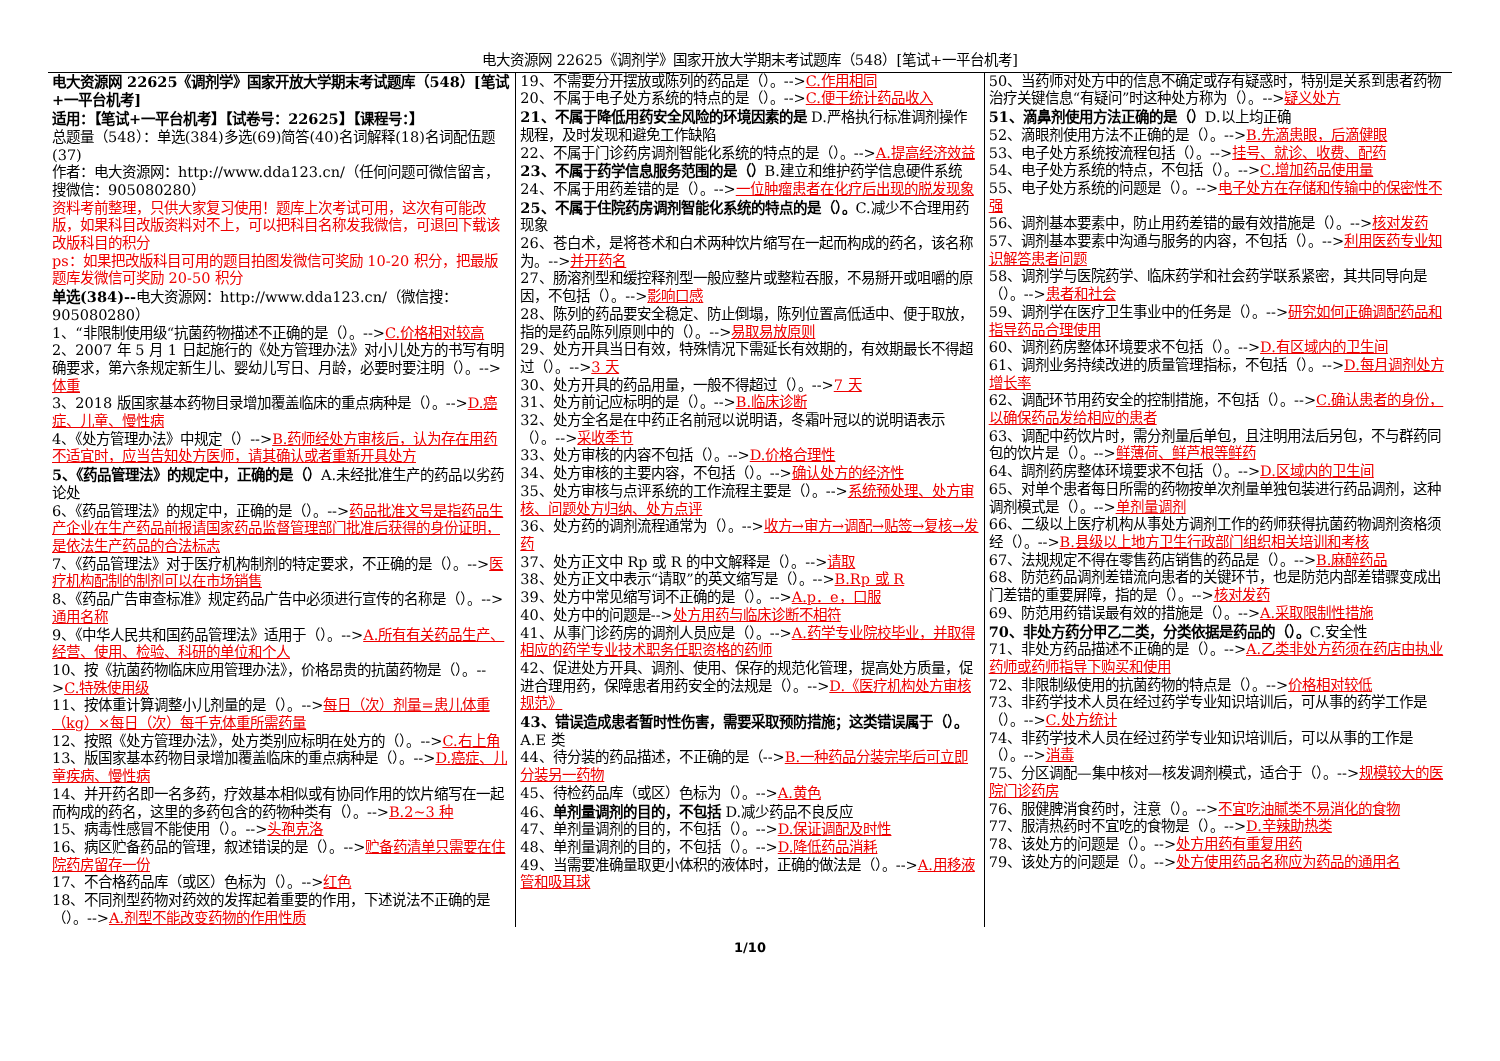电大资源网 22625《调剂学》国家开放大学期末考试题库（548）[笔试+一平台机考]
电大资源网 22625《调剂学》国家开放大学期末考试题库（548）[笔试+一平台机考]
适用：【笔试+一平台机考】【试卷号：22625】【课程号：】
总题量（548）：单选(384)多选(69)简答(40)名词解释(18)名词配伍题(37)
作者：电大资源网：http://www.dda123.cn/（任何问题可微信留言，搜微信：905080280）
资料考前整理，只供大家复习使用！题库上次考试可用，这次有可能改版，如果科目改版资料对不上，可以把科目名称发我微信，可退回下载该改版科目的积分
ps：如果把改版科目可用的题目拍图发微信可奖励 10-20 积分，把最版题库发微信可奖励 20-50 积分
单选(384)--电大资源网：http://www.dda123.cn/（微信搜：905080280）
1、“非限制使用级“抗菌药物描述不正确的是（）。-->C.价格相对较高
2、2007 年 5 月 1 日起施行的《处方管理办法》对小儿处方的书写有明确要求，第六条规定新生儿、婴幼儿写日、月龄，必要时要注明（）。-->体重
3、2018 版国家基本药物目录增加覆盖临床的重点病种是（）。-->D.癌症、儿童、慢性病
4、《处方管理办法》中规定（）-->B.药师经处方审核后，认为存在用药不适宜时，应当告知处方医师，请其确认或者重新开具处方
5、《药品管理法》的规定中，正确的是（）A.未经批准生产的药品以劣药论处
6、《药品管理法》的规定中，正确的是（）。-->药品批准文号是指药品生产企业在生产药品前报请国家药品监督管理部门批准后获得的身份证明，是依法生产药品的合法标志
7、《药品管理法》对于医疗机构制剂的特定要求，不正确的是（）。-->医疗机构配制的制剂可以在市场销售
8、《药品广告审查标准》规定药品广告中必须进行宣传的名称是（）。-->通用名称
9、《中华人民共和国药品管理法》适用于（）。-->A.所有有关药品生产、经营、使用、检验、科研的单位和个人
10、按《抗菌药物临床应用管理办法》，价格昂贵的抗菌药物是（）。-->C.特殊使用级
11、按体重计算调整小儿剂量的是（）。-->每日（次）剂量=患儿体重（kg）×每日（次）每千克体重所需药量
12、按照《处方管理办法》，处方类别应标明在处方的（）。-->C.右上角
13、版国家基本药物目录增加覆盖临床的重点病种是（）。-->D.癌症、儿童疾病、慢性病
14、并开药名即一名多药，疗效基本相似或有协同作用的饮片缩写在一起而构成的药名，这里的多药包含的药物种类有（）。-->B.2~3 种
15、病毒性感冒不能使用（）。-->头孢克洛
16、病区贮备药品的管理，叙述错误的是（）。-->贮备药清单只需要在住院药房留存一份
17、不合格药品库（或区）色标为（）。-->红色
18、不同剂型药物对药效的发挥起着重要的作用，下述说法不正确的是（）。-->A.剂型不能改变药物的作用性质
19、不需要分开摆放或陈列的药品是（）。-->C.作用相同
20、不属于电子处方系统的特点的是（）。-->C.便于统计药品收入
21、不属于降低用药安全风险的环境因素的是 D.严格执行标准调剂操作规程，及时发现和避免工作缺陷
22、不属于门诊药房调剂智能化系统的特点的是（）。-->A.提高经济效益
23、不属于药学信息服务范围的是（）B.建立和维护药学信息硬件系统
24、不属于用药差错的是（）。-->一位肿瘤患者在化疗后出现的脱发现象
25、不属于住院药房调剂智能化系统的特点的是（）。C.减少不合理用药现象
26、苍白术，是将苍术和白术两种饮片缩写在一起而构成的药名，该名称为。-->并开药名
27、肠溶剂型和缓控释剂型一般应整片或整粒吞服，不易掰开或咀嚼的原因，不包括（）。-->影响口感
28、陈列的药品要安全稳定、防止倒塌，陈列位置高低适中、便于取放，指的是药品陈列原则中的（）。-->易取易放原则
29、处方开具当日有效，特殊情况下需延长有效期的，有效期最长不得超过（）。-->3 天
30、处方开具的药品用量，一般不得超过（）。-->7 天
31、处方前记应标明的是（）。-->B.临床诊断
32、处方全名是在中药正名前冠以说明语，冬霜叶冠以的说明语表示（）。-->采收季节
33、处方审核的内容不包括（）。-->D.价格合理性
34、处方审核的主要内容，不包括（）。-->确认处方的经济性
35、处方审核与点评系统的工作流程主要是（）。-->系统预处理、处方审核、问题处方归纳、处方点评
36、处方药的调剂流程通常为（）。-->收方→审方→调配→贴签→复核→发药
37、处方正文中 Rp 或 R 的中文解释是（）。-->请取
38、处方正文中表示“请取”的英文缩写是（）。-->B.Rp 或 R
39、处方中常见缩写词不正确的是（）。-->A.p．e，口服
40、处方中的问题是-->处方用药与临床诊断不相符
41、从事门诊药房的调剂人员应是（）。-->A.药学专业院校毕业，并取得相应的药学专业技术职务任职资格的药师
42、促进处方开具、调剂、使用、保存的规范化管理，提高处方质量，促进合理用药，保障患者用药安全的法规是（）。-->D.《医疗机构处方审核规范》
43、错误造成患者暂时性伤害，需要采取预防措施；这类错误属于（）。A.E 类
44、待分装的药品描述，不正确的是（-->B.一种药品分装完毕后可立即分装另一药物
45、待检药品库（或区）色标为（）。-->A.黄色
46、单剂量调剂的目的，不包括 D.减少药品不良反应
47、单剂量调剂的目的，不包括（）。-->D.保证调配及时性
48、单剂量调剂的目的，不包括（）。-->D.降低药品消耗
49、当需要准确量取更小体积的液体时，正确的做法是（）。-->A.用移液管和吸耳球
50、当药师对处方中的信息不确定或存有疑惑时，特别是关系到患者药物治疗关键信息“有疑问”时这种处方称为（）。-->疑义处方
51、滴鼻剂使用方法正确的是（）D.以上均正确
52、滴眼剂使用方法不正确的是（）。-->B.先滴患眼，后滴健眼
53、电子处方系统按流程包括（）。-->挂号、就诊、收费、配药
54、电子处方系统的特点，不包括（）。-->C.增加药品使用量
55、电子处方系统的问题是（）。-->电子处方在存储和传输中的保密性不强
56、调剂基本要素中，防止用药差错的最有效措施是（）。-->核对发药
57、调剂基本要素中沟通与服务的内容，不包括（）。-->利用医药专业知识解答患者问题
58、调剂学与医院药学、临床药学和社会药学联系紧密，其共同导向是（）。-->患者和社会
59、调剂学在医疗卫生事业中的任务是（）。-->研究如何正确调配药品和指导药品合理使用
60、调剂药房整体环境要求不包括（）。-->D.有区域内的卫生间
61、调剂业务持续改进的质量管理指标，不包括（）。-->D.每月调剂处方增长率
62、调配环节用药安全的控制措施，不包括（）。-->C.确认患者的身份，以确保药品发给相应的患者
63、调配中药饮片时，需分剂量后单包，且注明用法后另包，不与群药同包的饮片是（）。-->鲜薄荷、鲜芦根等鲜药
64、調剂药房整体环境要求不包括（）。-->D.区域内的卫生间
65、对单个患者每日所需的药物按单次剂量单独包装进行药品调剂，这种调剂模式是（）。-->单剂量调剂
66、二级以上医疗机构从事处方调剂工作的药师获得抗菌药物调剂资格须经（）。-->B.县级以上地方卫生行政部门组织相关培训和考核
67、法规规定不得在零售药店销售的药品是（）。-->B.麻醉药品
68、防范药品调剂差错流向患者的关键环节，也是防范内部差错骤变成出门差错的重要屏障，指的是（）。-->核对发药
69、防范用药错误最有效的措施是（）。-->A.采取限制性措施
70、非处方药分甲乙二类，分类依据是药品的（）。C.安全性
71、非处方药品描述不正确的是（）。-->A.乙类非处方药须在药店由执业药师或药师指导下购买和使用
72、非限制级使用的抗菌药物的特点是（）。-->价格相对较低
73、非药学技术人员在经过药学专业知识培训后，可从事的药学工作是（）。-->C.处方统计
74、非药学技术人员在经过药学专业知识培训后，可以从事的工作是（）。-->消毒
75、分区调配—集中核对—核发调剂模式，适合于（）。-->规模较大的医院门诊药房
76、服健脾消食药时，注意（）。-->不宜吃油腻类不易消化的食物
77、服清热药时不宜吃的食物是（）。-->D.辛辣助热类
78、该处方的问题是（）。-->处方用药有重复用药
79、该处方的问题是（）。-->处方使用药品名称应为药品的通用名
1/10